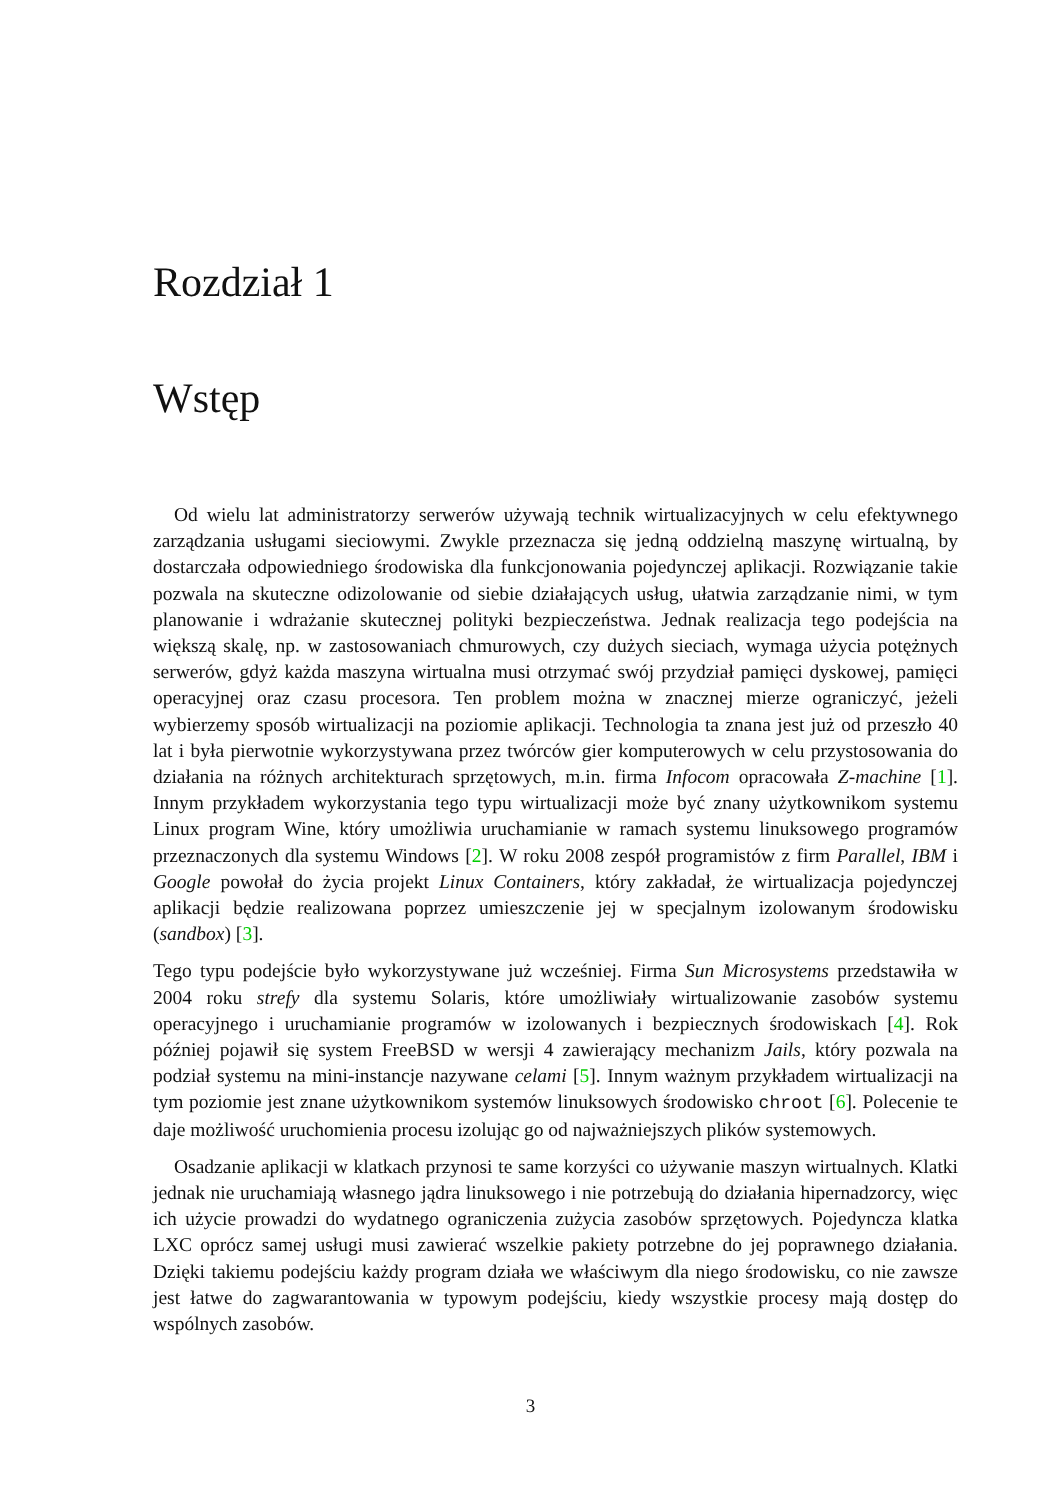Rozdział 1
Wstęp
Od wielu lat administratorzy serwerów używają technik wirtualizacyjnych w celu efektywnego zarządzania usługami sieciowymi. Zwykle przeznacza się jedną oddzielną maszynę wirtualną, by dostarczała odpowiedniego środowiska dla funkcjonowania pojedynczej aplikacji. Rozwiązanie takie pozwala na skuteczne odizolowanie od siebie działających usług, ułatwia zarządzanie nimi, w tym planowanie i wdrażanie skutecznej polityki bezpieczeństwa. Jednak realizacja tego podejścia na większą skalę, np. w zastosowaniach chmurowych, czy dużych sieciach, wymaga użycia potężnych serwerów, gdyż każda maszyna wirtualna musi otrzymać swój przydział pamięci dyskowej, pamięci operacyjnej oraz czasu procesora. Ten problem można w znacznej mierze ograniczyć, jeżeli wybierzemy sposób wirtualizacji na poziomie aplikacji. Technologia ta znana jest już od przeszło 40 lat i była pierwotnie wykorzystywana przez twórców gier komputerowych w celu przystosowania do działania na różnych architekturach sprzętowych, m.in. firma Infocom opracowała Z-machine [1]. Innym przykładem wykorzystania tego typu wirtualizacji może być znany użytkownikom systemu Linux program Wine, który umożliwia uruchamianie w ramach systemu linuksowego programów przeznaczonych dla systemu Windows [2]. W roku 2008 zespół programistów z firm Parallel, IBM i Google powołał do życia projekt Linux Containers, który zakładał, że wirtualizacja pojedynczej aplikacji będzie realizowana poprzez umieszczenie jej w specjalnym izolowanym środowisku (sandbox) [3].
Tego typu podejście było wykorzystywane już wcześniej. Firma Sun Microsystems przedstawiła w 2004 roku strefy dla systemu Solaris, które umożliwiały wirtualizowanie zasobów systemu operacyjnego i uruchamianie programów w izolowanych i bezpiecznych środowiskach [4]. Rok później pojawił się system FreeBSD w wersji 4 zawierający mechanizm Jails, który pozwala na podział systemu na mini-instancje nazywane celami [5]. Innym ważnym przykładem wirtualizacji na tym poziomie jest znane użytkownikom systemów linuksowych środowisko chroot [6]. Polecenie te daje możliwość uruchomienia procesu izolując go od najważniejszych plików systemowych.
Osadzanie aplikacji w klatkach przynosi te same korzyści co używanie maszyn wirtualnych. Klatki jednak nie uruchamiają własnego jądra linuksowego i nie potrzebują do działania hipernadzorcy, więc ich użycie prowadzi do wydatnego ograniczenia zużycia zasobów sprzętowych. Pojedyncza klatka LXC oprócz samej usługi musi zawierać wszelkie pakiety potrzebne do jej poprawnego działania. Dzięki takiemu podejściu każdy program działa we właściwym dla niego środowisku, co nie zawsze jest łatwe do zagwarantowania w typowym podejściu, kiedy wszystkie procesy mają dostęp do wspólnych zasobów.
3